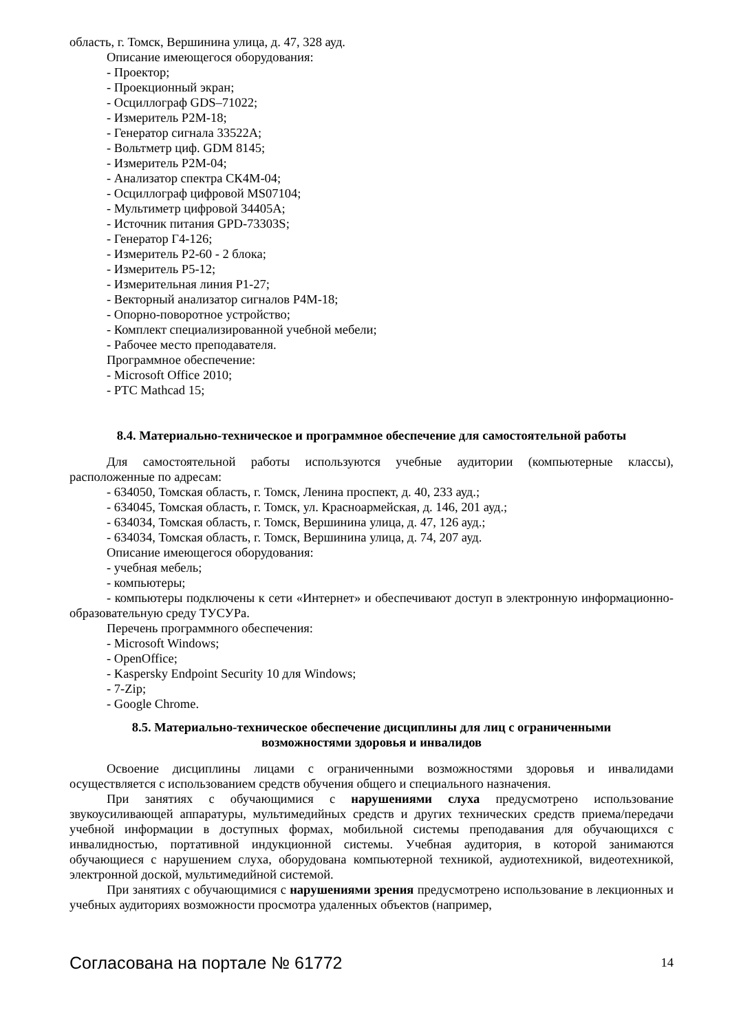область, г. Томск, Вершинина улица, д. 47, 328 ауд.
Описание имеющегося оборудования:
- Проектор;
- Проекционный экран;
- Осциллограф GDS–71022;
- Измеритель Р2М-18;
- Генератор сигнала 33522А;
- Вольтметр циф. GDM 8145;
- Измеритель Р2М-04;
- Анализатор спектра СК4М-04;
- Осциллограф цифровой MS07104;
- Мультиметр цифровой 34405А;
- Источник питания GPD-73303S;
- Генератор Г4-126;
- Измеритель Р2-60 - 2 блока;
- Измеритель Р5-12;
- Измерительная линия Р1-27;
- Векторный анализатор сигналов Р4М-18;
- Опорно-поворотное устройство;
- Комплект специализированной учебной мебели;
- Рабочее место преподавателя.
Программное обеспечение:
- Microsoft Office 2010;
- PTC Mathcad 15;
8.4. Материально-техническое и программное обеспечение для самостоятельной работы
Для самостоятельной работы используются учебные аудитории (компьютерные классы), расположенные по адресам:
- 634050, Томская область, г. Томск, Ленина проспект, д. 40, 233 ауд.;
- 634045, Томская область, г. Томск, ул. Красноармейская, д. 146, 201 ауд.;
- 634034, Томская область, г. Томск, Вершинина улица, д. 47, 126 ауд.;
- 634034, Томская область, г. Томск, Вершинина улица, д. 74, 207 ауд.
Описание имеющегося оборудования:
- учебная мебель;
- компьютеры;
- компьютеры подключены к сети «Интернет» и обеспечивают доступ в электронную информационно-образовательную среду ТУСУРа.
Перечень программного обеспечения:
- Microsoft Windows;
- OpenOffice;
- Kaspersky Endpoint Security 10 для Windows;
- 7-Zip;
- Google Chrome.
8.5. Материально-техническое обеспечение дисциплины для лиц с ограниченными
возможностями здоровья и инвалидов
Освоение дисциплины лицами с ограниченными возможностями здоровья и инвалидами осуществляется с использованием средств обучения общего и специального назначения.
При занятиях с обучающимися с нарушениями слуха предусмотрено использование звукоусиливающей аппаратуры, мультимедийных средств и других технических средств приема/передачи учебной информации в доступных формах, мобильной системы преподавания для обучающихся с инвалидностью, портативной индукционной системы. Учебная аудитория, в которой занимаются обучающиеся с нарушением слуха, оборудована компьютерной техникой, аудиотехникой, видеотехникой, электронной доской, мультимедийной системой.
При занятиях с обучающимися с нарушениями зрения предусмотрено использование в лекционных и учебных аудиториях возможности просмотра удаленных объектов (например,
Согласована на портале № 61772 14